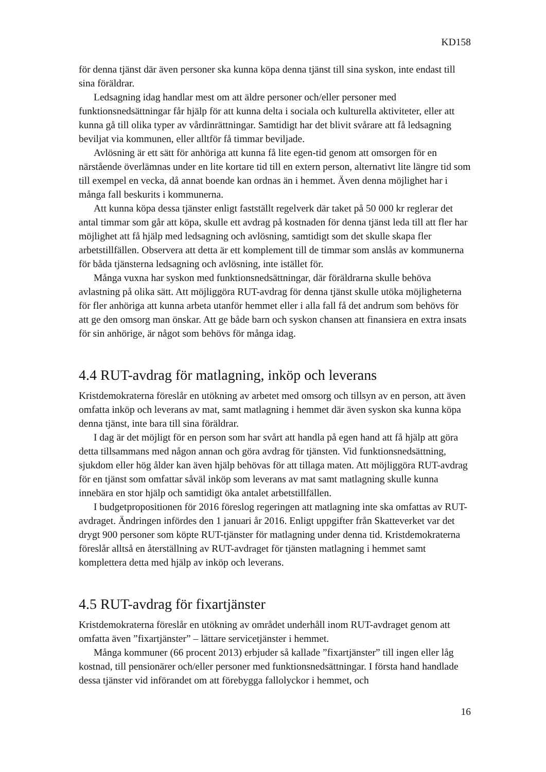KD158
för denna tjänst där även personer ska kunna köpa denna tjänst till sina syskon, inte endast till sina föräldrar.
Ledsagning idag handlar mest om att äldre personer och/eller personer med funktionsnedsättningar får hjälp för att kunna delta i sociala och kulturella aktiviteter, eller att kunna gå till olika typer av vårdinrättningar. Samtidigt har det blivit svårare att få ledsagning beviljat via kommunen, eller alltför få timmar beviljade.
Avlösning är ett sätt för anhöriga att kunna få lite egen-tid genom att omsorgen för en närstående överlämnas under en lite kortare tid till en extern person, alternativt lite längre tid som till exempel en vecka, då annat boende kan ordnas än i hemmet. Även denna möjlighet har i många fall beskurits i kommunerna.
Att kunna köpa dessa tjänster enligt fastställt regelverk där taket på 50 000 kr reglerar det antal timmar som går att köpa, skulle ett avdrag på kostnaden för denna tjänst leda till att fler har möjlighet att få hjälp med ledsagning och avlösning, samtidigt som det skulle skapa fler arbetstillfällen. Observera att detta är ett komplement till de timmar som anslås av kommunerna för båda tjänsterna ledsagning och avlösning, inte istället för.
Många vuxna har syskon med funktionsnedsättningar, där föräldrarna skulle behöva avlastning på olika sätt. Att möjliggöra RUT-avdrag för denna tjänst skulle utöka möjligheterna för fler anhöriga att kunna arbeta utanför hemmet eller i alla fall få det andrum som behövs för att ge den omsorg man önskar. Att ge både barn och syskon chansen att finansiera en extra insats för sin anhörige, är något som behövs för många idag.
4.4 RUT-avdrag för matlagning, inköp och leverans
Kristdemokraterna föreslår en utökning av arbetet med omsorg och tillsyn av en person, att även omfatta inköp och leverans av mat, samt matlagning i hemmet där även syskon ska kunna köpa denna tjänst, inte bara till sina föräldrar.
I dag är det möjligt för en person som har svårt att handla på egen hand att få hjälp att göra detta tillsammans med någon annan och göra avdrag för tjänsten. Vid funktionsnedsättning, sjukdom eller hög ålder kan även hjälp behövas för att tillaga maten. Att möjliggöra RUT-avdrag för en tjänst som omfattar såväl inköp som leverans av mat samt matlagning skulle kunna innebära en stor hjälp och samtidigt öka antalet arbetstillfällen.
I budgetpropositionen för 2016 föreslog regeringen att matlagning inte ska omfattas av RUT-avdraget. Ändringen infördes den 1 januari år 2016. Enligt uppgifter från Skatteverket var det drygt 900 personer som köpte RUT-tjänster för matlagning under denna tid. Kristdemokraterna föreslår alltså en återställning av RUT-avdraget för tjänsten matlagning i hemmet samt komplettera detta med hjälp av inköp och leverans.
4.5 RUT-avdrag för fixartjänster
Kristdemokraterna föreslår en utökning av området underhåll inom RUT-avdraget genom att omfatta även ”fixartjänster” – lättare servicetjänster i hemmet.
Många kommuner (66 procent 2013) erbjuder så kallade ”fixartjänster” till ingen eller låg kostnad, till pensionärer och/eller personer med funktionsnedsättningar. I första hand handlade dessa tjänster vid införandet om att förebygga fallolyckor i hemmet, och
16